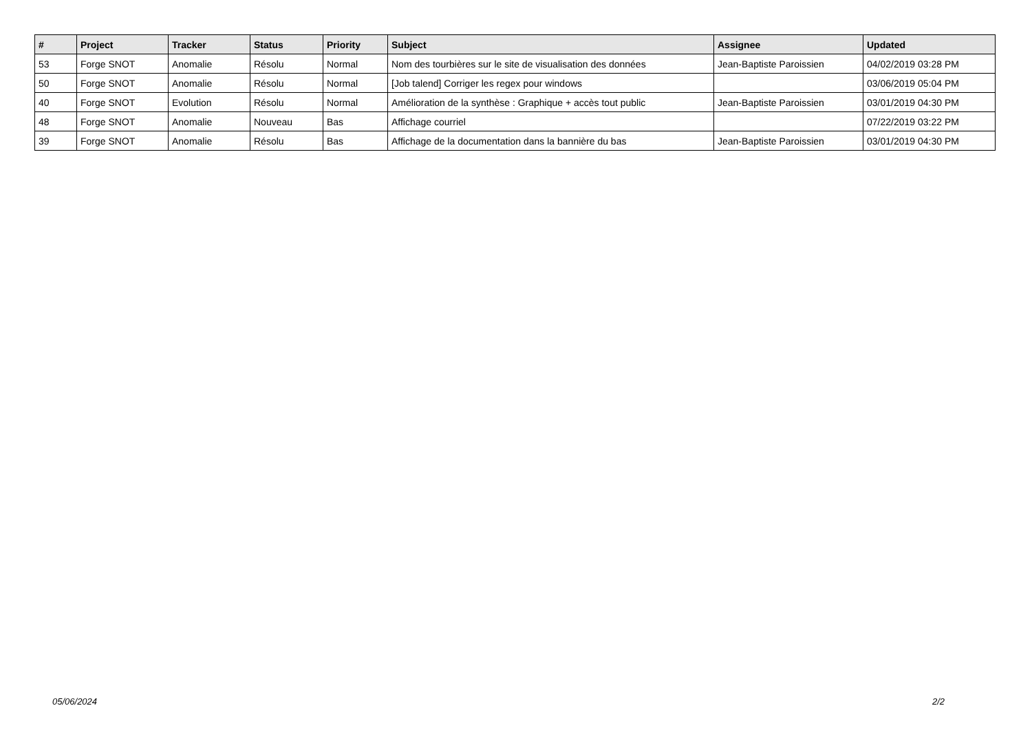| # | Project | Tracker | Status | Priority | Subject | Assignee | Updated |
| --- | --- | --- | --- | --- | --- | --- | --- |
| 53 | Forge SNOT | Anomalie | Résolu | Normal | Nom des tourbières sur le site de visualisation des données | Jean-Baptiste Paroissien | 04/02/2019 03:28 PM |
| 50 | Forge SNOT | Anomalie | Résolu | Normal | [Job talend] Corriger les regex pour windows | | 03/06/2019 05:04 PM |
| 40 | Forge SNOT | Evolution | Résolu | Normal | Amélioration de la synthèse : Graphique + accès tout public | Jean-Baptiste Paroissien | 03/01/2019 04:30 PM |
| 48 | Forge SNOT | Anomalie | Nouveau | Bas | Affichage courriel | | 07/22/2019 03:22 PM |
| 39 | Forge SNOT | Anomalie | Résolu | Bas | Affichage de la documentation dans la bannière du bas | Jean-Baptiste Paroissien | 03/01/2019 04:30 PM |
05/06/2024 2/2